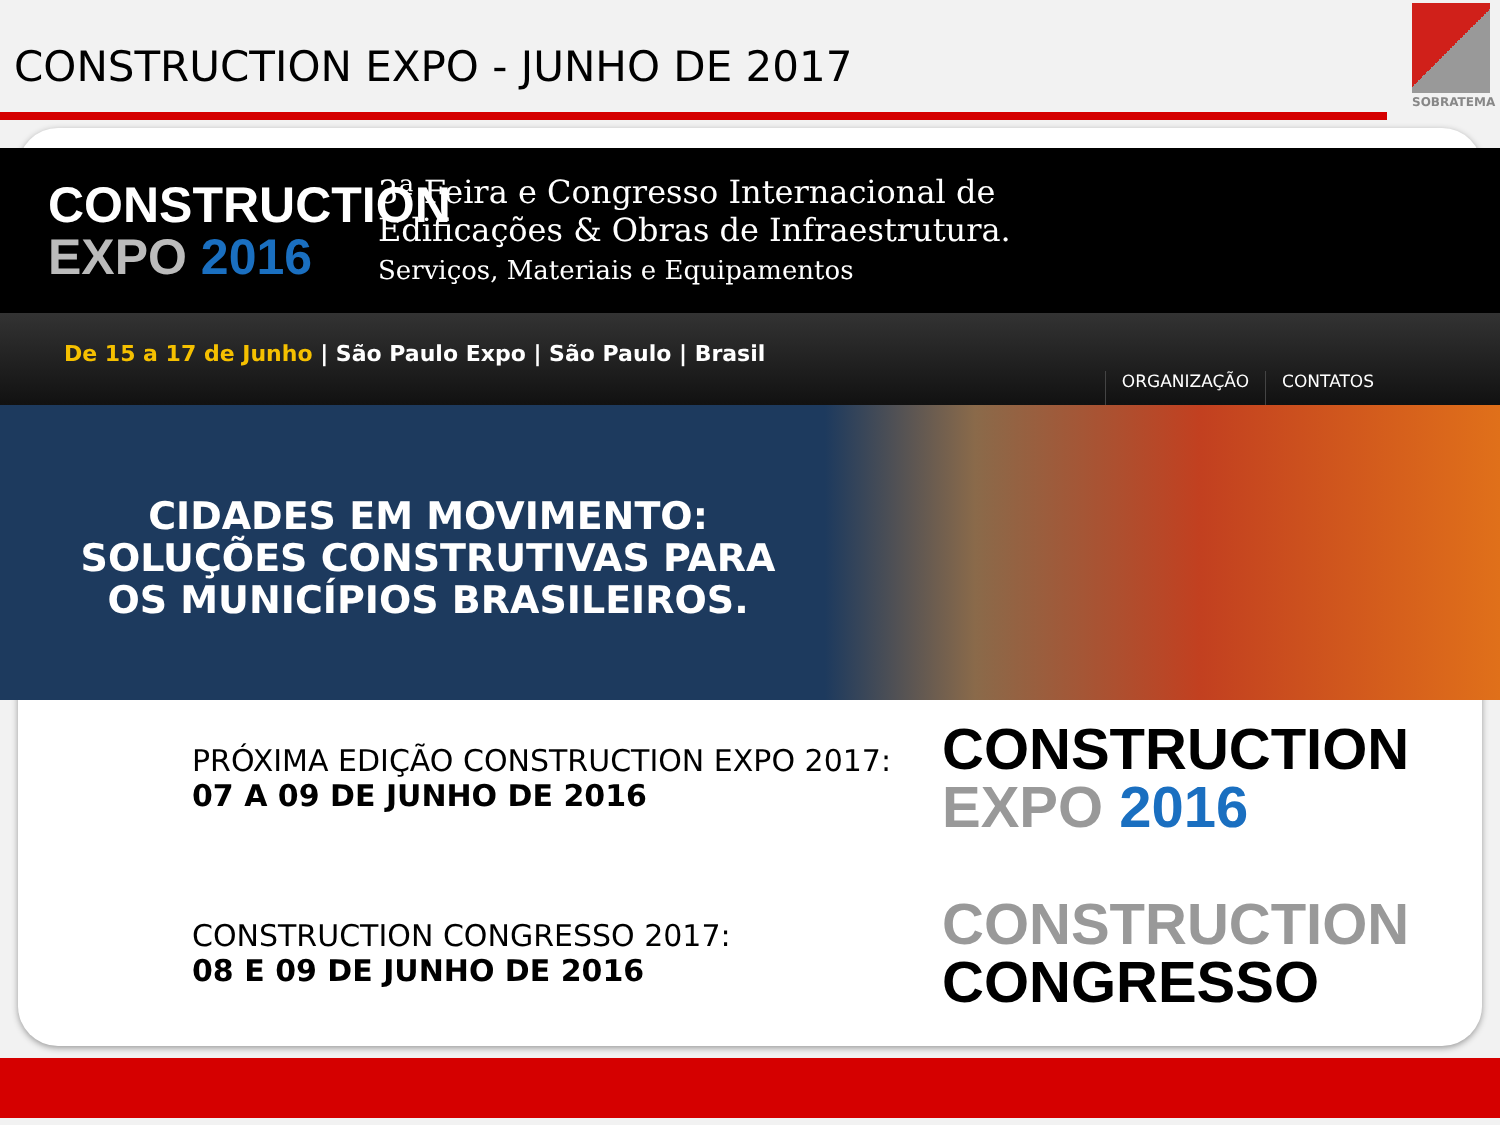CONSTRUCTION EXPO - JUNHO DE 2017
SOBRATEMA
CONSTRUCTION
EXPO 2016
3ª Feira e Congresso Internacional de
Edificações & Obras de Infraestrutura.
Serviços, Materiais e Equipamentos
De 15 a 17 de Junho | São Paulo Expo | São Paulo | Brasil
ORGANIZAÇÃO
CONTATOS
CIDADES EM MOVIMENTO:
SOLUÇÕES CONSTRUTIVAS PARA
OS MUNICÍPIOS BRASILEIROS.
PRÓXIMA EDIÇÃO CONSTRUCTION EXPO 2017:
07 A 09 DE JUNHO DE 2016
CONSTRUCTION
EXPO 2016
CONSTRUCTION CONGRESSO 2017:
08 E 09 DE JUNHO DE 2016
CONSTRUCTION
CONGRESSO